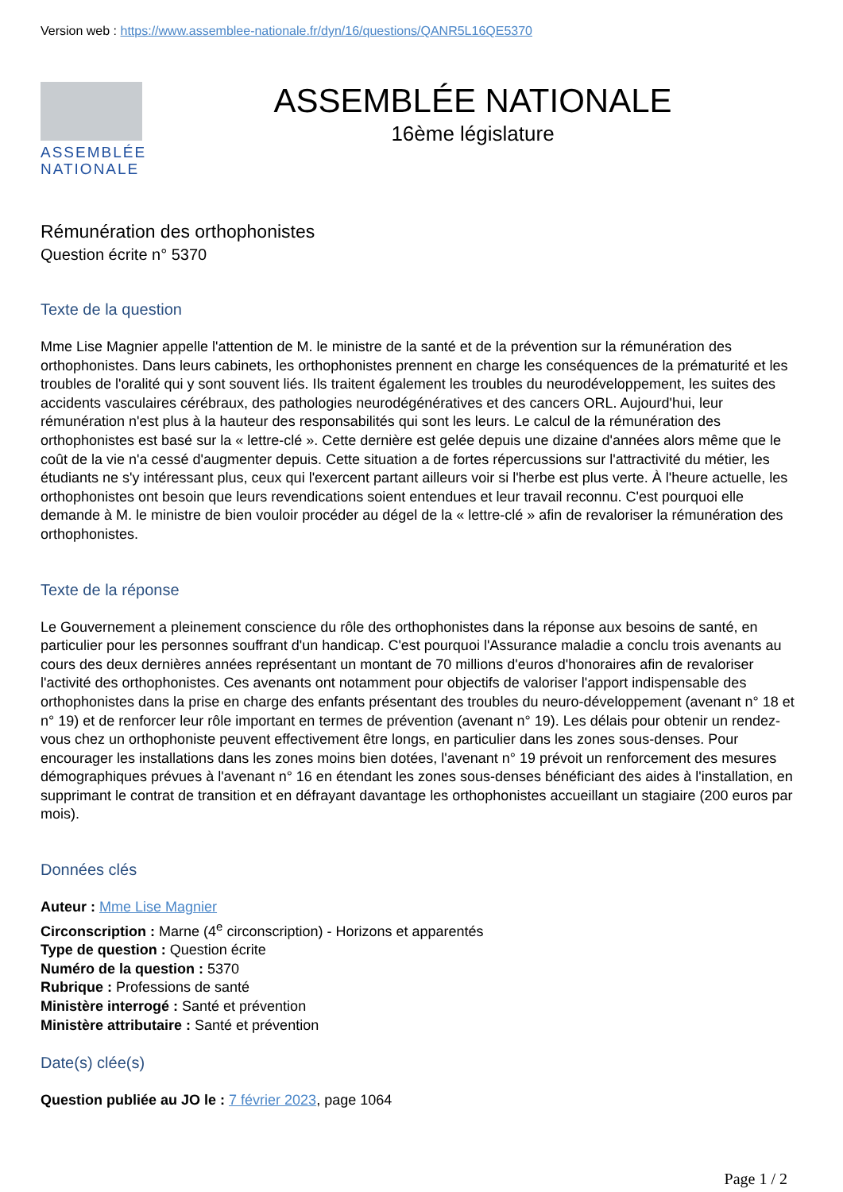Version web : https://www.assemblee-nationale.fr/dyn/16/questions/QANR5L16QE5370
ASSEMBLÉE
NATIONALE
ASSEMBLÉE NATIONALE
16ème législature
Rémunération des orthophonistes
Question écrite n° 5370
Texte de la question
Mme Lise Magnier appelle l'attention de M. le ministre de la santé et de la prévention sur la rémunération des orthophonistes. Dans leurs cabinets, les orthophonistes prennent en charge les conséquences de la prématurité et les troubles de l'oralité qui y sont souvent liés. Ils traitent également les troubles du neurodéveloppement, les suites des accidents vasculaires cérébraux, des pathologies neurodégénératives et des cancers ORL. Aujourd'hui, leur rémunération n'est plus à la hauteur des responsabilités qui sont les leurs. Le calcul de la rémunération des orthophonistes est basé sur la « lettre-clé ». Cette dernière est gelée depuis une dizaine d'années alors même que le coût de la vie n'a cessé d'augmenter depuis. Cette situation a de fortes répercussions sur l'attractivité du métier, les étudiants ne s'y intéressant plus, ceux qui l'exercent partant ailleurs voir si l'herbe est plus verte. À l'heure actuelle, les orthophonistes ont besoin que leurs revendications soient entendues et leur travail reconnu. C'est pourquoi elle demande à M. le ministre de bien vouloir procéder au dégel de la « lettre-clé » afin de revaloriser la rémunération des orthophonistes.
Texte de la réponse
Le Gouvernement a pleinement conscience du rôle des orthophonistes dans la réponse aux besoins de santé, en particulier pour les personnes souffrant d'un handicap. C'est pourquoi l'Assurance maladie a conclu trois avenants au cours des deux dernières années représentant un montant de 70 millions d'euros d'honoraires afin de revaloriser l'activité des orthophonistes. Ces avenants ont notamment pour objectifs de valoriser l'apport indispensable des orthophonistes dans la prise en charge des enfants présentant des troubles du neuro-développement (avenant n° 18 et n° 19) et de renforcer leur rôle important en termes de prévention (avenant n° 19). Les délais pour obtenir un rendez-vous chez un orthophoniste peuvent effectivement être longs, en particulier dans les zones sous-denses. Pour encourager les installations dans les zones moins bien dotées, l'avenant n° 19 prévoit un renforcement des mesures démographiques prévues à l'avenant n° 16 en étendant les zones sous-denses bénéficiant des aides à l'installation, en supprimant le contrat de transition et en défrayant davantage les orthophonistes accueillant un stagiaire (200 euros par mois).
Données clés
Auteur : Mme Lise Magnier
Circonscription : Marne (4<sup>e</sup> circonscription) - Horizons et apparentés
Type de question : Question écrite
Numéro de la question : 5370
Rubrique : Professions de santé
Ministère interrogé : Santé et prévention
Ministère attributaire : Santé et prévention
Date(s) clée(s)
Question publiée au JO le : 7 février 2023, page 1064
Page 1 / 2